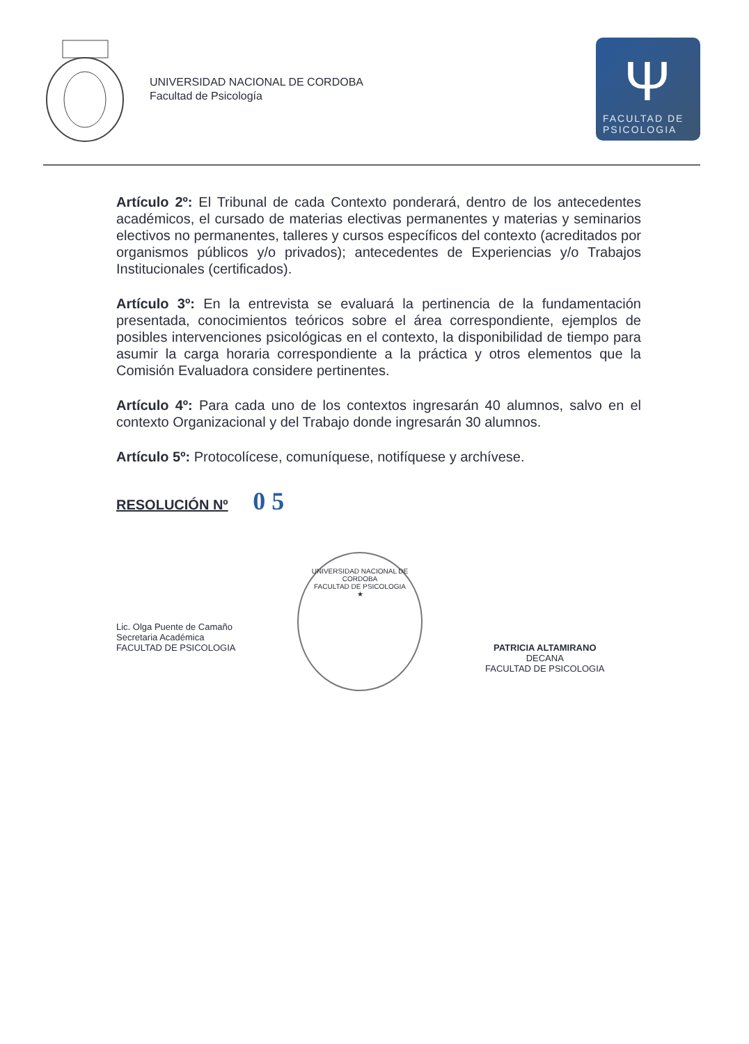UNIVERSIDAD NACIONAL DE CORDOBA
Facultad de Psicología
Ψ
FACULTAD DE
PSICOLOGIA
Artículo 2º: El Tribunal de cada Contexto ponderará, dentro de los antecedentes académicos, el cursado de materias electivas permanentes y materias y seminarios electivos no permanentes, talleres y cursos específicos del contexto (acreditados por organismos públicos y/o privados); antecedentes de Experiencias y/o Trabajos Institucionales (certificados).
Artículo 3º: En la entrevista se evaluará la pertinencia de la fundamentación presentada, conocimientos teóricos sobre el área correspondiente, ejemplos de posibles intervenciones psicológicas en el contexto, la disponibilidad de tiempo para asumir la carga horaria correspondiente a la práctica y otros elementos que la Comisión Evaluadora considere pertinentes.
Artículo 4º: Para cada uno de los contextos ingresarán 40 alumnos, salvo en el contexto Organizacional y del Trabajo donde ingresarán 30 alumnos.
Artículo 5º: Protocolícese, comuníquese, notifíquese y archívese.
RESOLUCIÓN Nº 0 5
Lic. Olga Puente de Camaño
Secretaria Académica
FACULTAD DE PSICOLOGIA
UNIVERSIDAD NACIONAL DE CORDOBA
FACULTAD DE PSICOLOGIA
★
PATRICIA ALTAMIRANO
DECANA
FACULTAD DE PSICOLOGIA